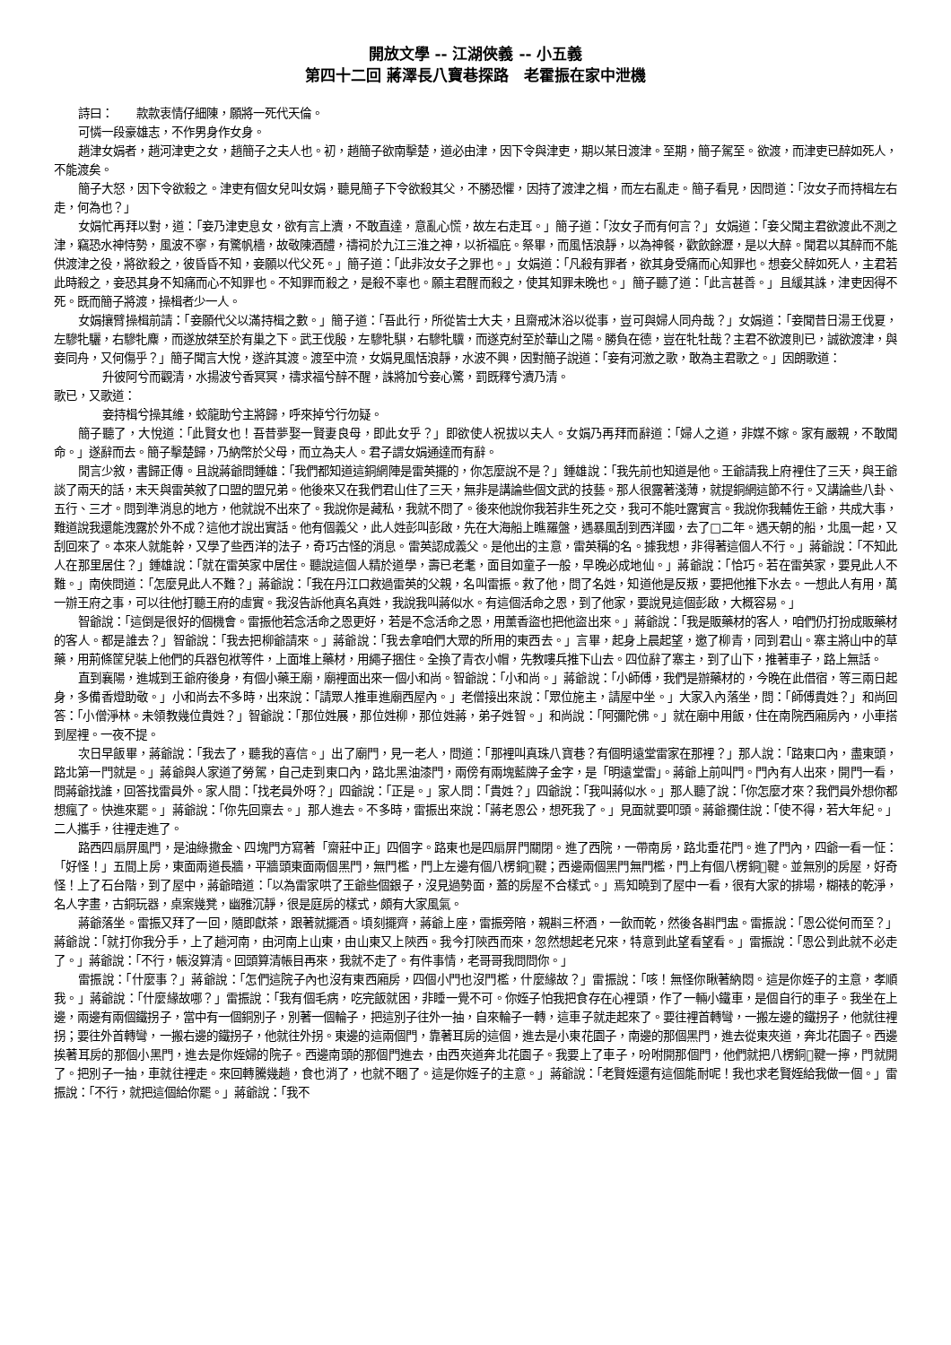開放文學 -- 江湖俠義 -- 小五義
第四十二回 蔣澤長八寶巷探路　老霍振在家中泄機
詩曰：　　款款衷情仔細陳，願將一死代天倫。
可憐一段豪雄志，不作男身作女身。
趙津女娟者，趙河津吏之女，趙簡子之夫人也。初，趙簡子欲南擊楚，道必由津，因下令與津吏，期以某日渡津。至期，簡子駕至。欲渡，而津吏已醉如死人，不能渡矣。
簡子大怒，因下令欲殺之。津吏有個女兒叫女娟，聽見簡子下令欲殺其父，不勝恐懼，因持了渡津之楫，而左右亂走。簡子看見，因問道：「汝女子而持楫左右走，何為也？」
女娟忙再拜以對，道：「妾乃津吏息女，欲有言上瀆，不敢直達，意亂心慌，故左右走耳。」簡子道：「汝女子而有何言？」女娟道：「妾父聞主君欲渡此不測之津，竊恐水神恃勢，風波不寧，有驚帆檣，故敬陳酒醴，禱祠於九江三淮之神，以祈福庇。祭畢，而風恬浪靜，以為神餐，歡飲餘瀝，是以大醉。聞君以其醉而不能供渡津之役，將欲殺之，彼昏昏不知，妾願以代父死。」簡子道：「此非汝女子之罪也。」女娟道：「凡殺有罪者，欲其身受痛而心知罪也。想妾父醉如死人，主君若此時殺之，妾恐其身不知痛而心不知罪也。不知罪而殺之，是殺不辜也。願主君醒而殺之，使其知罪未晚也。」簡子聽了道：「此言甚善。」且緩其誅，津吏因得不死。既而簡子將渡，操楫者少一人。
女娟攘臂操楫前請：「妾願代父以滿持楫之數。」簡子道：「吾此行，所從皆士大夫，且齋戒沐浴以從事，豈可與婦人同舟哉？」女娟道：「妾聞昔日湯王伐夏，左驂牝驪，右驂牝麋，而遂放桀至於有巢之下。武王伐殷，左驂牝騏，右驂牝驥，而遂克紂至於華山之陽。勝負在德，豈在牝牡哉？主君不欲渡則已，誠欲渡津，與妾同舟，又何傷乎？」簡子聞言大悅，遂許其渡。渡至中流，女娟見風恬浪靜，水波不興，因對簡子說道：「妾有河激之歌，敢為主君歌之。」因朗歌道：
升彼阿兮而觀清，水揚波兮香冥冥，禱求福兮醉不醒，誅將加兮妾心驚，罰既釋兮瀆乃清。
歌已，又歌道：
妾持楫兮操其維，蛟龍助兮主將歸，呼來掉兮行勿疑。
簡子聽了，大悅道：「此賢女也！吾昔夢娶一賢妻良母，即此女乎？」即欲使人祝拔以夫人。女娟乃再拜而辭道：「婦人之道，非媒不嫁。家有嚴親，不敢聞命。」遂辭而去。簡子擊楚歸，乃納幣於父母，而立為夫人。君子謂女娟通達而有辭。
閒言少敘，書歸正傳。且說蔣爺問鍾雄：「我們都知道這銅網陣是雷英擺的，你怎麼說不是？」鍾雄說：「我先前也知道是他。王爺請我上府裡住了三天，與王爺談了兩天的話，末天與雷英敘了口盟的盟兄弟。他後來又在我們君山住了三天，無非是講論些個文武的技藝。那人很露著淺薄，就提銅網這節不行。又講論些八卦、五行、三才。問到準消息的地方，他就說不出來了。我說你是藏私，我就不問了。後來他說你我若非生死之交，我可不能吐露實言。我說你我輔佐王爺，共成大事，難道說我還能洩露於外不成？這他才說出實話。他有個義父，此人姓彭叫彭啟，先在大海船上瞧羅盤，遇暴風刮到西洋國，去了□二年。遇天朝的船，北風一起，又刮回來了。本來人就能幹，又學了些西洋的法子，奇巧古怪的消息。雷英認成義父。是他出的主意，雷英稱的名。據我想，非得著這個人不行。」蔣爺說：「不知此人在那里居住？」鍾雄說：「就在雷英家中居住。聽說這個人精於道學，壽已老耄，面目如童子一般，早晚必成地仙。」蔣爺說：「恰巧。若在雷英家，要見此人不難。」南俠問道：「怎麼見此人不難？」蔣爺說：「我在丹江口救過雷英的父親，名叫雷振。救了他，問了名姓，知道他是反叛，要把他推下水去。一想此人有用，萬一辦王府之事，可以往他打聽王府的虛實。我沒告訴他真名真姓，我說我叫蔣似水。有這個活命之恩，到了他家，要說見這個彭啟，大概容易。」
智爺說：「這倒是很好的個機會。雷振他若念活命之恩更好，若是不念活命之恩，用薰香盜也把他盜出來。」蔣爺說：「我是販藥材的客人，咱們仍打扮成販藥材的客人。都是誰去？」智爺說：「我去把柳爺請來。」蔣爺說：「我去拿咱們大眾的所用的東西去。」言畢，起身上晨起望，邀了柳青，同到君山。寨主將山中的草藥，用荊條筐兒裝上他們的兵器包袱等件，上面堆上藥材，用繩子捆住。全換了青衣小帽，先教嘍兵推下山去。四位辭了寨主，到了山下，推著車子，路上無話。
直到襄陽，進城到王爺府後身，有個小藥王廟，廟裡面出來一個小和尚。智爺說：「小和尚。」蔣爺說：「小師傅，我們是辦藥材的，今晚在此借宿，等三兩日起身，多備香燈助敬。」小和尚去不多時，出來說：「請眾人推車進廟西屋內。」老僧接出來說：「眾位施主，請屋中坐。」大家入內落坐，問：「師傅貴姓？」和尚回答：「小僧淨林。未領教幾位貴姓？」智爺說：「那位姓展，那位姓柳，那位姓蔣，弟子姓智。」和尚說：「阿彌陀佛。」就在廟中用飯，住在南院西廂房內，小車搭到屋裡。一夜不提。
次日早飯畢，蔣爺說：「我去了，聽我的喜信。」出了廟門，見一老人，問道：「那裡叫真珠八寶巷？有個明遠堂雷家在那裡？」那人說：「路東口內，盡東頭，路北第一門就是。」蔣爺與人家道了勞駕，自己走到東口內，路北黑油漆門，兩傍有兩塊藍牌子金字，是「明遠堂雷」。蔣爺上前叫門。門內有人出來，開門一看，問蔣爺找誰，回答找雷員外。家人間：「找老員外呀？」四爺說：「正是。」家人問：「貴姓？」四爺說：「我叫蔣似水。」那人聽了說：「你怎麼才來？我們員外想你都想瘋了。快進來罷。」蔣爺說：「你先回稟去。」那人進去。不多時，雷振出來說：「蔣老恩公，想死我了。」見面就要叩頭。蔣爺攔住說：「使不得，若大年紀。」二人攜手，往裡走進了。
路西四扇屏風門，是油綠撒金、四塊門方寫著「齋莊中正」四個字。路東也是四扇屏門關閉。進了西院，一帶南房，路北垂花門。進了門內，四爺一看一怔：「好怪！」五間上房，東面兩道長牆，平牆頭東面兩個黑門，無門檻，門上左邊有個八楞銅𩏂鞬；西邊兩個黑門無門檻，門上有個八楞銅𩏂鞬。並無別的房屋，好奇怪！上了石台階，到了屋中，蔣爺暗道：「以為雷家哄了王爺些個銀子，沒見過勢面，蓋的房屋不合樣式。」焉知曉到了屋中一看，很有大家的排場，糊裱的乾淨，名人字畫，古銅玩器，桌案幾凳，幽雅沉靜，很是庭房的樣式，頗有大家風氣。
蔣爺落坐。雷振又拜了一回，隨即獻茶，跟著就擺酒。頃刻擺齊，蔣爺上座，雷振旁陪，親斟三杯酒，一飲而乾，然後各斟門盅。雷振說：「恩公從何而至？」蔣爺說：「就打你我分手，上了趟河南，由河南上山東，由山東又上陝西。我今打陝西而來，忽然想起老兄來，特意到此望看望看。」雷振說：「恩公到此就不必走了。」蔣爺說：「不行，帳沒算清。回頭算清帳目再來，我就不走了。有件事情，老哥哥我問問你。」
雷振說：「什麼事？」蔣爺說：「怎們這院子內也沒有東西廂房，四個小門也沒門檻，什麼緣故？」雷振說：「咳！無怪你瞅著納悶。這是你姪子的主意，孝順我。」蔣爺說：「什麼緣故哪？」雷振說：「我有個毛病，吃完飯就困，非睡一覺不可。你姪子怕我把食存在心裡頭，作了一輛小鐵車，是個自行的車子。我坐在上邊，兩邊有兩個鐵拐子，當中有一個銅別子，別著一個輪子，把這別子往外一抽，自來輪子一轉，這車子就走起來了。要往裡首轉彎，一搬左邊的鐵拐子，他就往裡拐；要往外首轉彎，一搬右邊的鐵拐子，他就往外拐。東邊的這兩個門，靠著耳房的這個，進去是小東花園子，南邊的那個黑門，進去從東夾道，奔北花園子。西邊挨著耳房的那個小黑門，進去是你姪婦的院子。西邊南頭的那個門進去，由西夾道奔北花園子。我要上了車子，吩咐開那個門，他們就把八楞銅𩏂鞬一擰，門就開了。把別子一抽，車就往裡走。來回轉騰幾趟，食也消了，也就不睏了。這是你姪子的主意。」蔣爺說：「老賢姪還有這個能耐呢！我也求老賢姪給我做一個。」雷振說：「不行，就把這個給你罷。」蔣爺說：「我不